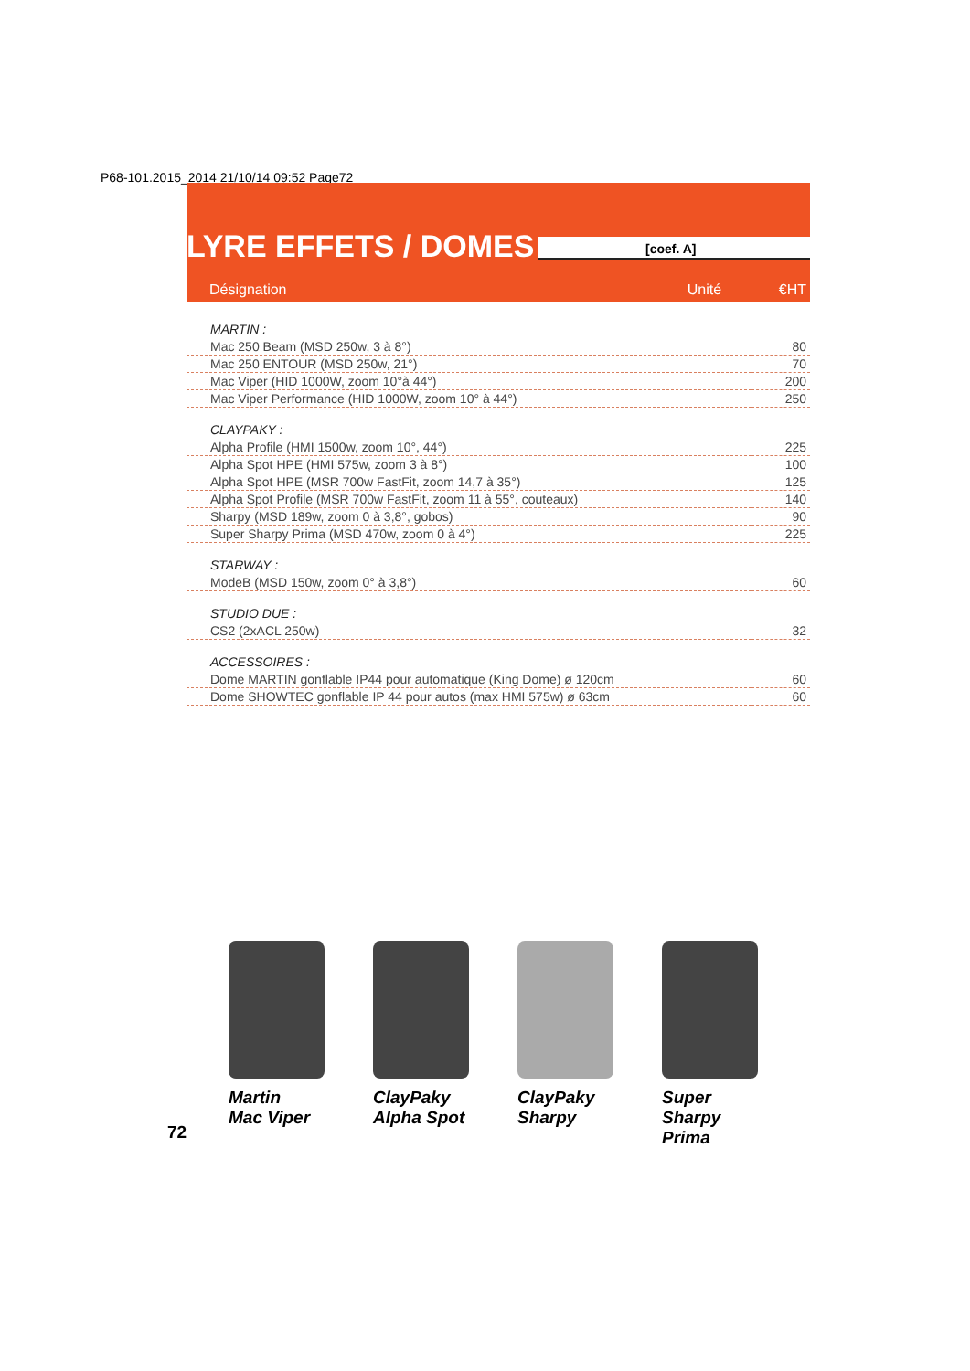P68-101.2015_2014 21/10/14 09:52 Page72
LYRE EFFETS / DOMES [coef. A]
Désignation Unité €HT
| MARTIN : | |
| --- | --- |
| Mac 250 Beam (MSD 250w, 3 à 8°) | 80 |
| Mac 250 ENTOUR (MSD 250w, 21°) | 70 |
| Mac Viper (HID 1000W, zoom 10°à 44°) | 200 |
| Mac Viper Performance (HID 1000W, zoom 10° à 44°) | 250 |
| CLAYPAKY : | |
| Alpha Profile (HMI 1500w, zoom 10°, 44°) | 225 |
| Alpha Spot HPE (HMI 575w, zoom 3 à 8°) | 100 |
| Alpha Spot HPE (MSR 700w FastFit, zoom 14,7 à 35°) | 125 |
| Alpha Spot Profile (MSR 700w FastFit, zoom 11 à 55°, couteaux) | 140 |
| Sharpy (MSD 189w, zoom 0 à 3,8°, gobos) | 90 |
| Super Sharpy Prima (MSD 470w, zoom 0 à 4°) | 225 |
| STARWAY : | |
| ModeB (MSD 150w, zoom 0° à 3,8°) | 60 |
| STUDIO DUE : | |
| CS2 (2xACL 250w) | 32 |
| ACCESSOIRES : | |
| Dome MARTIN gonflable IP44 pour automatique (King Dome) ø 120cm | 60 |
| Dome SHOWTEC gonflable IP 44 pour autos (max HMI 575w) ø 63cm | 60 |
Martin
Mac Viper
ClayPaky
Alpha Spot
ClayPaky
Sharpy
Super Sharpy
Prima
72